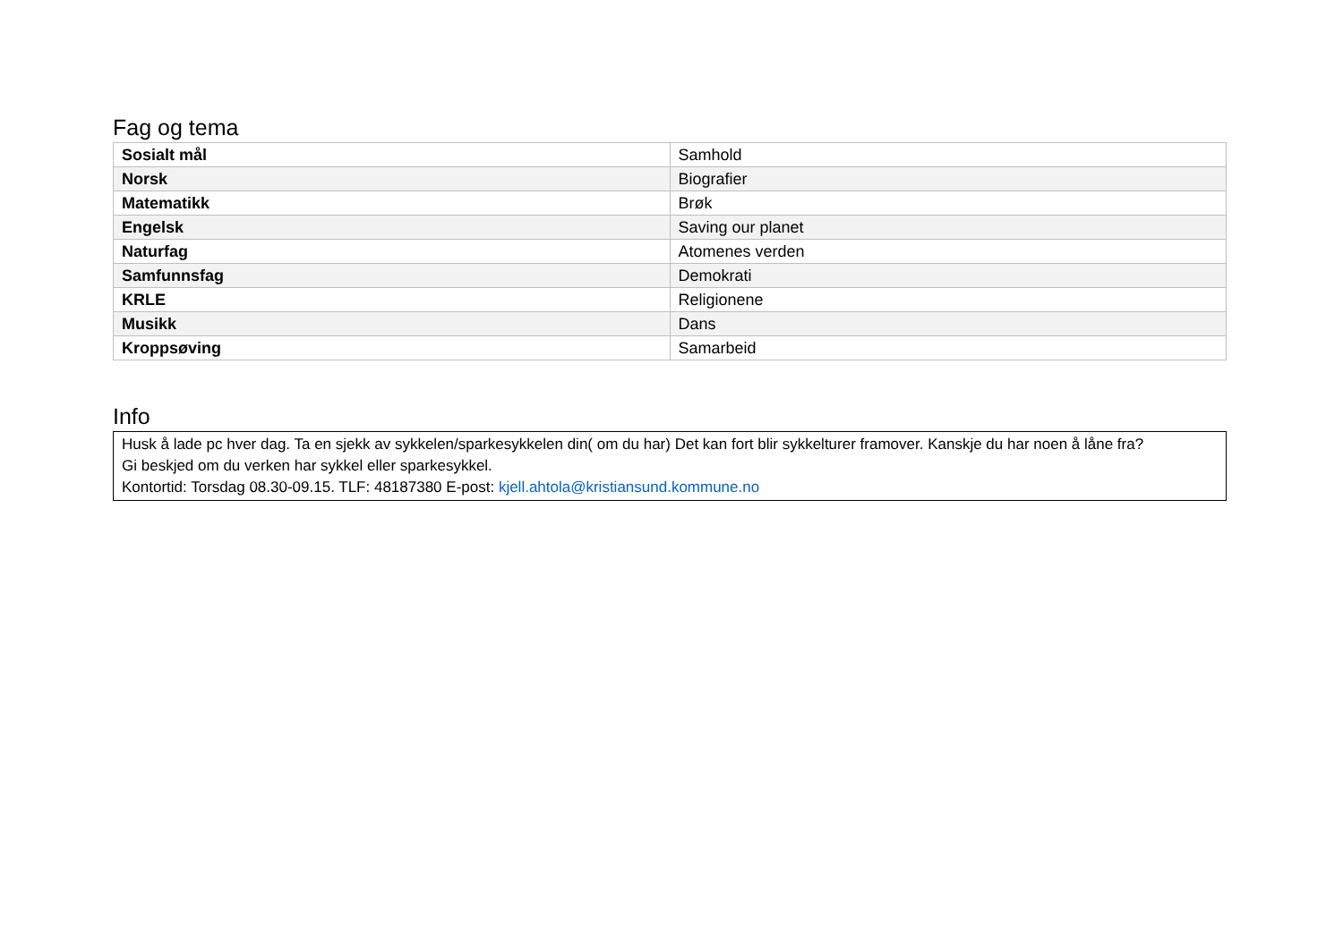Fag og tema
| Sosialt mål | Samhold |
| Norsk | Biografier |
| Matematikk | Brøk |
| Engelsk | Saving our planet |
| Naturfag | Atomenes verden |
| Samfunnsfag | Demokrati |
| KRLE | Religionene |
| Musikk | Dans |
| Kroppsøving | Samarbeid |
Info
Husk å lade pc hver dag. Ta en sjekk av sykkelen/sparkesykkelen din( om du har) Det kan fort blir sykkelturer framover. Kanskje du har noen å låne fra?
Gi beskjed om du verken har sykkel eller sparkesykkel.
Kontortid: Torsdag 08.30-09.15. TLF: 48187380 E-post: kjell.ahtola@kristiansund.kommune.no